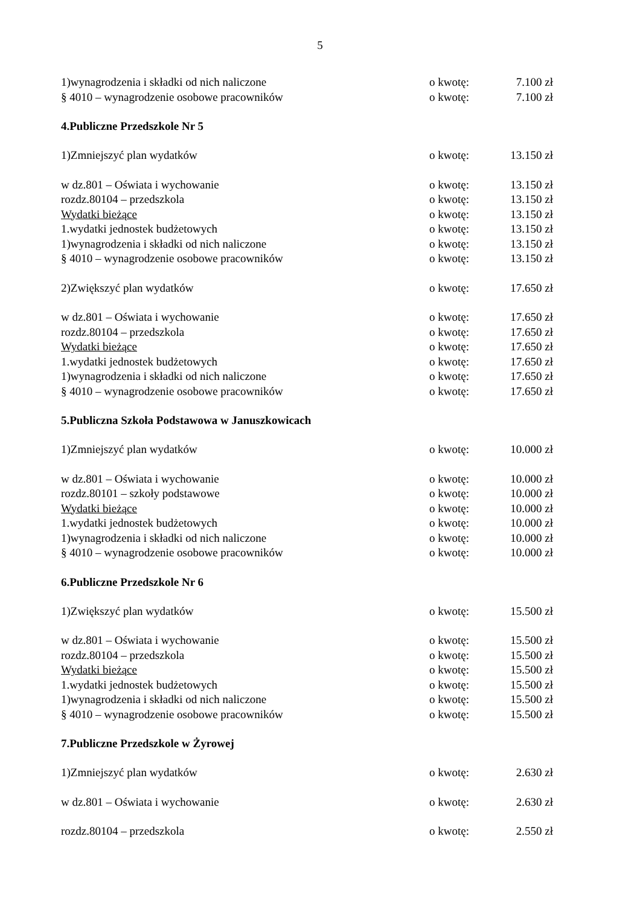5
1)wynagrodzenia i składki od nich naliczone o kwotę: 7.100 zł
§ 4010 – wynagrodzenie osobowe pracowników o kwotę: 7.100 zł
4.Publiczne Przedszkole Nr 5
1)Zmniejszyć plan wydatków o kwotę: 13.150 zł
w dz.801 – Oświata i wychowanie o kwotę: 13.150 zł
rozdz.80104 – przedszkola o kwotę: 13.150 zł
Wydatki bieżące o kwotę: 13.150 zł
1.wydatki jednostek budżetowych o kwotę: 13.150 zł
1)wynagrodzenia i składki od nich naliczone o kwotę: 13.150 zł
§ 4010 – wynagrodzenie osobowe pracowników o kwotę: 13.150 zł
2)Zwiększyć plan wydatków o kwotę: 17.650 zł
w dz.801 – Oświata i wychowanie o kwotę: 17.650 zł
rozdz.80104 – przedszkola o kwotę: 17.650 zł
Wydatki bieżące o kwotę: 17.650 zł
1.wydatki jednostek budżetowych o kwotę: 17.650 zł
1)wynagrodzenia i składki od nich naliczone o kwotę: 17.650 zł
§ 4010 – wynagrodzenie osobowe pracowników o kwotę: 17.650 zł
5.Publiczna Szkoła Podstawowa w Januszkowicach
1)Zmniejszyć plan wydatków o kwotę: 10.000 zł
w dz.801 – Oświata i wychowanie o kwotę: 10.000 zł
rozdz.80101 – szkoły podstawowe o kwotę: 10.000 zł
Wydatki bieżące o kwotę: 10.000 zł
1.wydatki jednostek budżetowych o kwotę: 10.000 zł
1)wynagrodzenia i składki od nich naliczone o kwotę: 10.000 zł
§ 4010 – wynagrodzenie osobowe pracowników o kwotę: 10.000 zł
6.Publiczne Przedszkole Nr 6
1)Zwiększyć plan wydatków o kwotę: 15.500 zł
w dz.801 – Oświata i wychowanie o kwotę: 15.500 zł
rozdz.80104 – przedszkola o kwotę: 15.500 zł
Wydatki bieżące o kwotę: 15.500 zł
1.wydatki jednostek budżetowych o kwotę: 15.500 zł
1)wynagrodzenia i składki od nich naliczone o kwotę: 15.500 zł
§ 4010 – wynagrodzenie osobowe pracowników o kwotę: 15.500 zł
7.Publiczne Przedszkole w Żyrowej
1)Zmniejszyć plan wydatków o kwotę: 2.630 zł
w dz.801 – Oświata i wychowanie o kwotę: 2.630 zł
rozdz.80104 – przedszkola o kwotę: 2.550 zł